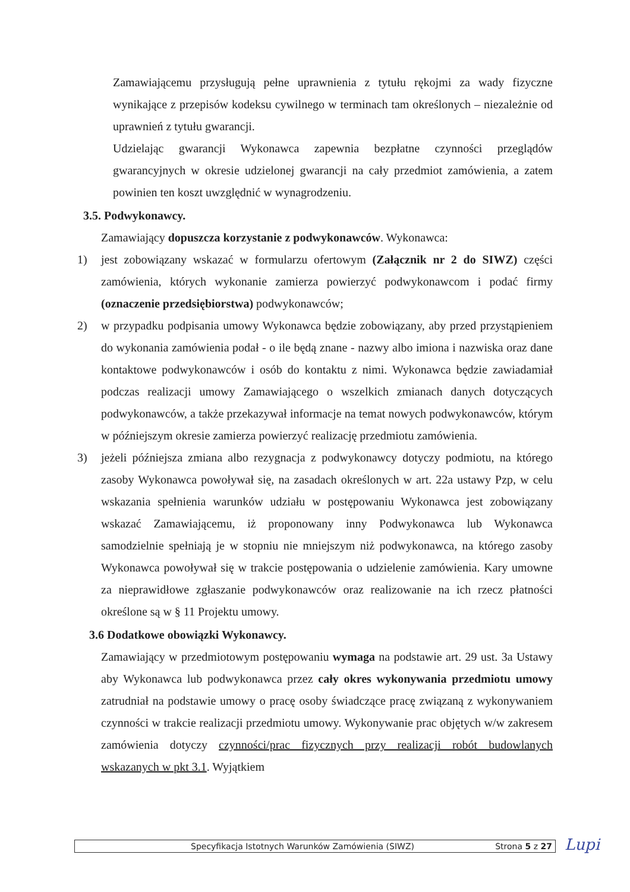Zamawiającemu przysługują pełne uprawnienia z tytułu rękojmi za wady fizyczne wynikające z przepisów kodeksu cywilnego w terminach tam określonych – niezależnie od uprawnień z tytułu gwarancji.
Udzielając gwarancji Wykonawca zapewnia bezpłatne czynności przeglądów gwarancyjnych w okresie udzielonej gwarancji na cały przedmiot zamówienia, a zatem powinien ten koszt uwzględnić w wynagrodzeniu.
3.5. Podwykonawcy.
Zamawiający dopuszcza korzystanie z podwykonawców. Wykonawca:
1) jest zobowiązany wskazać w formularzu ofertowym (Załącznik nr 2 do SIWZ) części zamówienia, których wykonanie zamierza powierzyć podwykonawcom i podać firmy (oznaczenie przedsiębiorstwa) podwykonawców;
2) w przypadku podpisania umowy Wykonawca będzie zobowiązany, aby przed przystąpieniem do wykonania zamówienia podał - o ile będą znane - nazwy albo imiona i nazwiska oraz dane kontaktowe podwykonawców i osób do kontaktu z nimi. Wykonawca będzie zawiadamiał podczas realizacji umowy Zamawiającego o wszelkich zmianach danych dotyczących podwykonawców, a także przekazywał informacje na temat nowych podwykonawców, którym w późniejszym okresie zamierza powierzyć realizację przedmiotu zamówienia.
3) jeżeli późniejsza zmiana albo rezygnacja z podwykonawcy dotyczy podmiotu, na którego zasoby Wykonawca powoływał się, na zasadach określonych w art. 22a ustawy Pzp, w celu wskazania spełnienia warunków udziału w postępowaniu Wykonawca jest zobowiązany wskazać Zamawiającemu, iż proponowany inny Podwykonawca lub Wykonawca samodzielnie spełniają je w stopniu nie mniejszym niż podwykonawca, na którego zasoby Wykonawca powoływał się w trakcie postępowania o udzielenie zamówienia. Kary umowne za nieprawidłowe zgłaszanie podwykonawców oraz realizowanie na ich rzecz płatności określone są w § 11 Projektu umowy.
3.6 Dodatkowe obowiązki Wykonawcy.
Zamawiający w przedmiotowym postępowaniu wymaga na podstawie art. 29 ust. 3a Ustawy aby Wykonawca lub podwykonawca przez cały okres wykonywania przedmiotu umowy zatrudniał na podstawie umowy o pracę osoby świadczące pracę związaną z wykonywaniem czynności w trakcie realizacji przedmiotu umowy. Wykonywanie prac objętych w/w zakresem zamówienia dotyczy czynności/prac fizycznych przy realizacji robót budowlanych wskazanych w pkt 3.1. Wyjątkiem
Specyfikacja Istotnych Warunków Zamówienia (SIWZ) Strona 5 z 27 Lupi